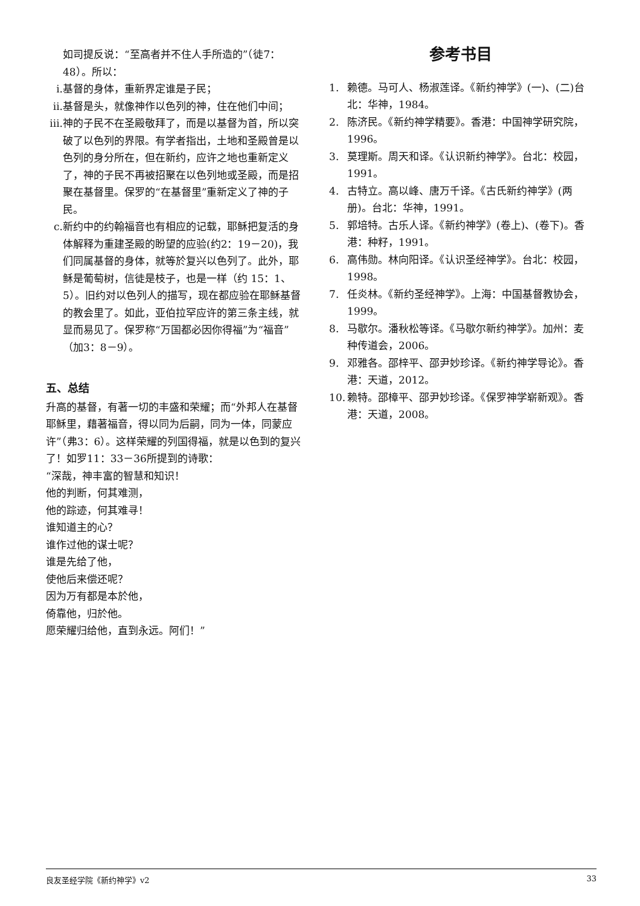如司提反说：“至高者并不住人手所造的”（徒7：48）。所以：
i. 基督的身体，重新界定谁是子民；
ii. 基督是头，就像神作以色列的神，住在他们中间；
iii. 神的子民不在圣殿敬拜了，而是以基督为首，所以突破了以色列的界限。有学者指出，土地和圣殿曾是以色列的身分所在，但在新约，应许之地也重新定义了，神的子民不再被招聚在以色列地或圣殿，而是招聚在基督里。保罗的“在基督里”重新定义了神的子民。
c. 新约中的约翰福音也有相应的记载，耶稣把复活的身体解释为重建圣殿的盼望的应验(约2：19－20)，我们同属基督的身体，就等於复兴以色列了。此外，耶稣是葡萄树，信徒是枝子，也是一样（约 15：1、5）。旧约对以色列人的描写，现在都应验在耶稣基督的教会里了。如此，亚伯拉罕应许的第三条主线，就显而易见了。保罗称“万国都必因你得福”为“福音”（加3：8－9）。
五、总结
升高的基督，有著一切的丰盛和荣耀；而“外邦人在基督耶稣里，藉著福音，得以同为后嗣，同为一体，同蒙应许”（弗3：6）。这样荣耀的列国得福，就是以色到的复兴了！如罗11：33－36所提到的诗歌：
“深哉，神丰富的智慧和知识！
他的判断，何其难测，
他的踪迹，何其难寻！
谁知道主的心？
谁作过他的谋士呢？
谁是先给了他，
使他后来偿还呢？
因为万有都是本於他，
倚靠他，归於他。
愿荣耀归给他，直到永远。阿们！”
参考书目
1. 赖德。马可人、杨淑莲译。《新约神学》(一)、(二)台北：华神，1984。
2. 陈济民。《新约神学精要》。香港：中国神学研究院，1996。
3. 莫理斯。周天和译。《认识新约神学》。台北：校园，1991。
4. 古特立。高以峰、唐万千译。《古氏新约神学》(两册)。台北：华神，1991。
5. 郭培特。古乐人译。《新约神学》(卷上)、(卷下)。香港：种籽，1991。
6. 高伟勋。林向阳译。《认识圣经神学》。台北：校园，1998。
7. 任炎林。《新约圣经神学》。上海：中国基督教协会，1999。
8. 马歇尔。潘秋松等译。《马歇尔新约神学》。加州：麦种传道会，2006。
9. 邓雅各。邵梓平、邵尹妙珍译。《新约神学导论》。香港：天道，2012。
10. 赖特。邵樟平、邵尹妙珍译。《保罗神学崭新观》。香港：天道，2008。
良友圣经学院《新约神学》v2 33